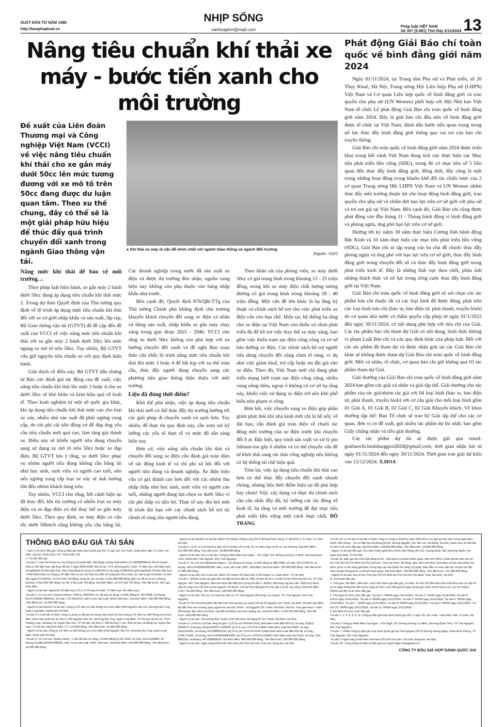XUẤT BẢN TỪ NĂM 1985
http://baophapluat.vn
NHỊP SỐNG
vanhoaplvn@mail.com
Pháp luật VIỆT NAM
Số 307 (9.481) Thứ Bảy 2/11/2024 13
Nâng tiêu chuẩn khí thải xe máy - bước tiến xanh cho môi trường
Đề xuất của Liên đoàn Thương mại và Công nghiệp Việt Nam (VCCI) về việc nâng tiêu chuẩn khí thải cho xe gắn máy dưới 50cc lên mức tương đương với xe mô tô trên 50cc đang được dư luận quan tâm. Theo xu thế chung, đây có thể sẽ là một giải pháp hữu hiệu để thúc đẩy quá trình chuyển đổi xanh trong ngành Giao thông vận tải.
● Khí thải xe máy là vấn đề nhức nhối với ngành Giao thông và ngành Môi trường.
(Nguồn: VGP)
Nâng mức khí thải để bảo vệ môi trường…
Theo pháp luật hiện hành, xe gắn máy 2 bánh dưới 50cc đang áp dụng tiêu chuẩn khí thải mức 2. Trong dự thảo Quyết định của Thủ tướng quy định về lộ trình áp dụng mức tiêu chuẩn khí thải đối với xe cơ giới nhập khẩu và sản xuất, lắp ráp, Bộ Giao thông vận tải (GTVT) đã đề cập đến đề xuất của VCCI về việc nâng mức tiêu chuẩn khí thải với xe gắn máy 2 bánh dưới 50cc lên mức ngang xe mô tô trên 50cc. Tuy nhiên, Bộ GTVT vẫn giữ nguyên tiêu chuẩn so với quy định hiện hành.
Giải thích về điều này, Bộ GTVT dẫn chứng từ Báo cáo đánh giá tác động của đề xuất, việc nâng tiêu chuẩn khí thải lên mức 3 hoặc 4 cho xe dưới 50cc sẽ khó khăn và kém hiệu quả về kinh tế. Theo kinh nghiệm từ một số quốc gia khác, khi áp dụng tiêu chuẩn khí thải mức cao cho loại xe này, nhiều nhà sản xuất đã phải ngừng cung cấp, do chi phí cải tiến động cơ để đáp ứng yêu cầu tiêu chuẩn mới quá cao, làm tăng giá thành xe. Điều này sẽ khiến người tiêu dùng chuyển sang sử dụng xe mô tô trên 50cc hoặc xe đạp điện. Bộ GTVT lưu ý rằng, xe dưới 50cc phục vụ nhóm người tiêu dùng không cần bằng lái như học sinh, sinh viên và người cao tuổi, nên nếu ngừng cung cấp loại xe này sẽ ảnh hưởng lớn đến nhóm khách hàng trên.
Tuy nhiên, VCCI cho rằng, bối cảnh hiện tại đã thay đổi, khi thị trường có nhiều loại xe máy điện và xe đạp điện có thể thay thế xe gắn máy dưới 50cc. Theo quy định, xe máy điện có vận tốc dưới 50km/h cũng không yêu cầu bằng lái. Các doanh nghiệp trong nước đã sản xuất xe điện và được thị trường đón nhận, nguồn cung hiện nay không còn phụ thuộc vào hàng nhập khẩu như trước.
Bên cạnh đó, Quyết định 876/QĐ-TTg của Thủ tướng Chính phủ khẳng định chủ trương khuyến khích chuyển đổi sang xe điện cá nhân và dừng sản xuất, nhập khẩu xe gắn máy chạy xăng trong giai đoạn 2025 - 2040. VCCI cho rằng xe dưới 50cc không còn phù hợp với xu hướng chuyển đổi xanh và đề nghị Ban soạn thảo cân nhắc lộ trình nâng mức tiêu chuẩn khí thải lên mức 3 hoặc 4 để bắt kịp với xu thế toàn cầu, thúc đẩy người dùng chuyển sang các phương tiện giao thông thân thiện với môi trường.
Liệu đã đúng thời điểm?
Khó thể phủ nhận, việc áp dụng tiêu chuẩn khí thải mới có thể thúc đẩy thị trường hướng tới các giải pháp di chuyển xanh và sạch hơn. Tuy nhiên, để thực thi quy định này, cần xem xét kỹ lưỡng các yếu tố thực tế và mức độ sẵn sàng hiện nay.
Đơn cử, việc nâng tiêu chuẩn khí thải và chuyển đổi sang xe điện cần đánh giá toàn diện về tác động kinh tế và chi phí xã hội đối với người tiêu dùng và doanh nghiệp. Xe điện hiện vẫn có giá thành cao hơn đối với các nhóm thu nhập thấp như học sinh, sinh viên và người cao tuổi, những người đang lựa chọn xe dưới 50cc vì chi phí thấp và tiện lợi. Thực tế này đòi hỏi một lộ trình dài hạn với các chính sách hỗ trợ tài chính rõ ràng cho người tiêu dùng.
Theo khảo sát của phóng viên, xe máy dưới 50cc có giá trung bình trong khoảng 15 - 25 triệu đồng, trong khi xe máy điện chất lượng tương đương có giá trung bình trong khoảng 18 - 40 triệu đồng. Một vấn đề lớn khác là hạ tầng kỹ thuật và chính sách hỗ trợ cho việc phát triển xe điện vẫn còn hạn chế. Hiện tại, hệ thống hạ tầng cho xe điện tại Việt Nam còn thiếu và chưa phát triển đủ để hỗ trợ việc thay thế xe máy xăng, bao gồm việc thiếu trạm sạc điện công cộng và cơ sở bảo dưỡng xe điện. Các chính sách hỗ trợ người tiêu dùng chuyển đổi cũng chưa rõ ràng, ví dụ như việc giảm thuế, trợ cấp hoặc ưu đãi giá cho xe điện. Theo đó, Việt Nam mới chỉ đang phát triển mạng lưới trạm sạc điện công cộng, nhiều vùng nông thôn, ngoại ô không có cơ sở hạ tầng này, khiến việc sử dụng xe điện trở nên khó phổ biến trên phạm vi rộng.
Hơn hết, việc chuyển sang xe điện góp phần giảm phát thải khí nhà kính mới chỉ là bề nổi; về dài hạn, cần đánh giá toàn diện về chuỗi tác động môi trường của xe điện trước khi chuyển đổi ồ ạt. Đặc biệt, quy trình sản xuất và xử lý pin lithium-ion gây ô nhiễm và có thể chuyển vấn đề từ khói thải sang rác thải công nghiệp nếu không có hệ thống tái chế hiệu quả.
Tóm lại, việc áp dụng tiêu chuẩn khí thải cao hơn có thể thúc đẩy chuyển đổi xanh nhanh chóng, nhưng liệu thời điểm hiện tại đã phù hợp hay chưa? Việc xây dựng và thực thi chính sách cần cân nhắc đầy đủ, kỹ lưỡng các tác động về kinh tế, hạ tầng và môi trường để đạt mục tiêu phát triển bền vững một cách thực chất. ĐỖ TRANG
Phát động Giải Báo chí toàn quốc về bình đẳng giới năm 2024
Ngày 01/11/2024, tại Trung tâm Phụ nữ và Phát triển, số 20 Thụy Khuê, Hà Nội, Trung ương Hội Liên hiệp Phụ nữ (LHPN) Việt Nam và Cơ quan Liên hợp quốc về bình đẳng giới và trao quyền cho phụ nữ (UN Women) phối hợp với Hội Nhà báo Việt Nam tổ chức Lễ phát động Giải Báo chí toàn quốc về bình đẳng giới năm 2024. Đây là giải báo chí đầu tiên về bình đẳng giới được tổ chức tại Việt Nam, đánh dấu bước tiến quan trọng trong nỗ lực thúc đẩy bình đẳng giới thông qua vai trò của báo chí truyền thông.
Giải Báo chí toàn quốc về bình đẳng giới năm 2024 được triển khai trong bối cảnh Việt Nam đang tích cực thực hiện các Mục tiêu phát triển bền vững (SDG), trong đó có mục tiêu số 5 liên quan đến thúc đẩy bình đẳng giới, đồng thời, đây cũng là một trong những hoạt động trong khuôn khổ đối tác chiến lược của 2 cơ quan Trung ương Hội LHPN Việt Nam và UN Women nhằm thúc đẩy môi trường thuận lợi cho hoạt động bình đẳng giới, trao quyền cho phụ nữ và chấm dứt bạo lực trên cơ sở giới với phụ nữ và trẻ em gái tại Việt Nam. Bên cạnh đó, Giải Báo chí cũng được phát động vào đầu tháng 11 - Tháng hành động vì bình đẳng giới và phòng ngừa, ứng phó bạo lực trên cơ sở giới.
Hướng tới kỷ niệm 30 năm thực hiện Cương lĩnh hành động Bắc Kinh và 10 năm thực hiện các mục tiêu phát triển bền vững (SDG), Giải Báo chí sẽ tập trung vào ba chủ đề chính: thúc đẩy phòng ngừa và ứng phó với bạo lực trên cơ sở giới, thúc đẩy bình đẳng giới trong chuyển đổi số và thúc đẩy bình đẳng giới trong phát triển kinh tế. Đây là những lĩnh vực then chốt, phản ánh những thách thức và nỗ lực trong công cuộc thúc đẩy bình đẳng giới tại Việt Nam.
Giải Báo chí toàn quốc về bình đẳng giới sẽ xét chọn các tác phẩm báo chí thuộc tất cả các loại hình đã được đăng, phát trên các loại hình báo chí (báo in, báo điện tử, phát thanh, truyền hình) do cơ quan nhà nước có thẩm quyền cấp phép từ ngày 01/1/2022 đến ngày 30/11/2024, có nội dung phù hợp với tiêu chí của Giải. Các tác phẩm báo chí tham dự Giải có nội dung, hình thức không vi phạm Luật Báo chí và các quy định khác của pháp luật. Đối với các tác phẩm đã tham dự và được nhận giải tại các Giải Báo chí khác sẽ không được tham dự Giải Báo chí toàn quốc về bình đẳng giới. Mỗi cá nhân, tổ chức, cơ quan báo chí gửi không quá 03 tác phẩm tham dự Giải.
Giải thưởng của Giải Báo chí toàn quốc về bình đẳng giới năm 2024 bao gồm các giải cá nhân và giải tập thể. Giải thưởng cho tác phẩm của tác giả/nhóm tác giả với 04 loại hình (báo in, báo điện tử, phát thanh, truyền hình) với cơ cấu giải cho mỗi loại hình gồm 01 Giải A, 01 Giải B, 02 Giải C, 02 Giải Khuyến khích. Về khen thưởng tập thể: Ban Tổ chức sẽ trao 02 Giải tập thể cho các cơ quan, đơn vị có đề xuất, gửi nhiều tác phẩm dự thi nhất: bao gồm Giấy chứng nhận và tiền giải thưởng.
Các tác phẩm dự thi sẽ được gửi qua email: giaibaochi.binhdanggioi2024@gmail.com, thời gian nhận bài từ ngày 01/11/2024 đến ngày 30/11/2024. Thời gian trao giải dự kiến vào 15/12/2024. X.HOA
THÔNG BÁO ĐẤU GIÁ TÀI SẢN
I. Đơn vị tổ chức đấu giá: Công ty Đấu giá Hợp danh Quốc gia (Số 71 ngõ 125 Tân Xuân, Xuân Đỉnh, Bắc Từ Liêm, Hà Nội). Liên hệ: 0243.2121.723 - 0916.428.728.
II. Tài sản đấu giá:
Tài sản 1: Toàn bộ khoản nợ của Công ty Cổ phần Bắc Việt (Giấy chứng nhận ĐKKD số 1303000068 do Sở Kế hoạch Đầu tư tỉnh Bắc Kạn cấp thay đổi lần 2 ngày 08/01/2009, địa chỉ tại: Tổ 9, phường Đức Xuân, TP Bắc Kạn, tỉnh Bắc Kạn) tại Agribank CN tỉnh Bắc Kạn, theo Hợp đồng tín dụng số 1482/HDTD ký ngày 25/08/2011 giữa Agribank CN tỉnh Bắc Kạn –PGD Minh Khai và Công ty CP Bắc Việt và các văn bản sửa đổi, bổ sung kèm theo (nếu có). Giá trị ghi sổ khoản nợ tính đến ngày 07/10/2024: 15.679.143.750 đồng, trong đó: Dư nợ gốc: 9.342.000.000 đồng, gồm nợ đã xử lý rủi ro thông thường: 9.342.000.000 đồng; Nợ lãi: 6.355.143.750 đồng. Giá khởi điểm: 15.679.143.750 đồng. Tiền đặt trước: 20% giá khởi điểm.
- Người có tài sản: Agribank CN Bắc Kạn (Tổ 5, P. Phùng Chí Kiên, TP Bắc Kạn, tỉnh Bắc Kạn).
Tài sản 2: Xe ô tô con Toyota Fortuner TGN51L-NKPSKU cũ, đã qua sử dụng, có biển đăng ký: 30Y-8648, số khung: RL4YX59G8A-9005022, số máy: 2TR-6923479, năm/ nước sản xuất: 2010/ Việt Nam. Giá khởi điểm: 220.000.000 đồng. Tiền đặt trước: 44.000.000 đồng.
- Người có tài sản/Nơi có tài sản: Công ty CP dịch vụ viễn thông và in bưu điện (564 Nguyễn Văn Cừ, phường Gia Thụy, quận Long Biên, thành phố Hà Nội).
Tài sản 3: Lô tài sản cố định, công cụ dụng cụ đã qua sử dụng, bán thanh lý của Công ty CP dịch vụ viễn thông và in bưu điện, được bảo quản tại: (i) Khu A: 564 Nguyễn Văn Cừ, phường Gia Thụy, quận Long Biên, TP Hà Nội; (ii) Khu B, Thôn Hoàng Long, xã Đặng Xá, huyện Gia Lâm, TP Hà Nội; (iii) Khu C, 333 đường Ỷ Lan, thôn An Đà, xã Đặng Xá, huyện Gia Lâm, TP Hà Nội. Giá khởi điểm: 277.176.000 đồng. Tiền đặt trước: 55.000.000 đồng.
- Người có tài sản: Công ty CP dịch vụ viễn thông và in bưu điện (564 Nguyễn Văn Cừ, phường Gia Thụy, quận Long Biên, thành phố Hà Nội).
Tài sản 4: Xe ô tô con Toyota Camry – 2.4G đã qua sử dụng, có biển đăng ký 31F-3116, số máy: 2AZ-E195883, số khung: RL4BE42K8A6-008265, năm, nước sản xuất: 2010, Việt Nam. Giá khởi điểm: 250.000.000 đồng. Tiền đặt trước: 50.000.000 đồng.
- Người có tài sản/Nơi có tài sản: BIDV Chi nhánh Thăng Long (Số 3 đường Phạm Hùng, P. Mỹ Đình 2, Q. Nam Từ Liêm, Hà Nội).
Tài sản 5: Lô 07 xe ô tô thanh lý gồm 02 xe khách, 03 xe tải, 01 xe chữa cháy và 01 xe cứu thương. Giá khởi điểm: 254.000.000 đồng. Tiền đặt trước: 50.800.000 đồng.
- Người có tài sản/ Nơi có tài sản: Công ty Nhiệt điện Cao Ngạn - TKV (Ngõ 719, đường Dương Tự Minh, phường Quan Triều, thành phố Thái Nguyên, tỉnh Thái Nguyên).
Tài sản 6: Xe ô tô con Mitsubishi Pajero – GL đã qua sử dụng, có biển đăng ký 30K-6989, số máy: 6G72TK5079, số khung: JMYLNV93W8J000289, năm, nước sản xuất: 2007, Nhật Bản. Giá khởi điểm: 135.300.000 đồng. Tiền đặt trước: 27.000.000 đồng.
- Người có tài sản/ Nơi có tài sản: BIDV Chi nhánh Sở Giao dịch 3 (20 Hàng Tre, Hoàn Kiếm, TP Hà Nội).
Tài sản 7: QSDĐ và tài sản gắn liền với đất tại thửa đất số 1389, tờ bản đồ số 4, có địa chỉ tại: Phường Phú Xá, TP Thái Nguyên, tỉnh Thái Nguyên, diện tích thửa đất 838,5m2 (trong đó đất ở: 400m2, đất trồng cây lâu năm: 438,5m2) được cấp cho ông Liêu Chí Anh và bà Nguyễn Thị Muôn. Tài sản trên đất gồm 02 nhà cấp 4 và 01 cây trồng. Giá khởi điểm: 4.247.755.020 đồng. Tiền đặt trước: 420.000.000 đồng.
- Người có tài sản: Chi cục Thi hành án dân sự TP Thái Nguyên (Phường Túc Duyên, TP Thái Nguyên, tỉnh Thái Nguyên).
Tài sản 8: Cho thuê Địa điểm lắp đặt màn hình quảng cáo ngoài trời tại 43 Nguyễn Chí Thanh, Ba Đình, Hà Nội. Địa điểm lắp đặt: Khu vực trường quay ngoài trời của Đài THVN – 43 Nguyễn Chí Thanh, Ba Đình, Hà Nội. Thời gian thuê: 5 năm (60 tháng). Mục đích cho thuê: Lắp đặt hệ thống màn hình quảng cáo. Giá khởi điểm: 4.534.610.000 đồng. Tiền đặt trước: 450.000.000 đồng.
- Người có tài sản: Văn phòng Đài Truyền hình Việt Nam (43 Nguyễn Chí Thanh, Ba Đình, Hà Nội).
Tài sản 9: Lô 04 xe ô tô bán riêng lẻ gồm: (i) Ô tô con HONDA CIVIC biển kiểm soát 30G-616.52, số máy: K20Z2-2950970, số khung: RLHFD26307Y-100963; (ii) Ô tô con TOYOTA CAMRY biển kiểm soát 31A-6603, số máy: 2AZ1255061, số khung: ACV308002210; (iii) Ô tô con TOYOTA FORTUNER biển kiểm soát 30E-934.98, số máy: 2TR6775563, số khung: RL4YX59G099001686; (iv) Ô tô con TOYOTA CAMRY biển kiểm soát 31A-5562, số máy: 2AZ-0832314, số khung: ACV308000026. Giá khởi điểm: 806.000.000 đồng. Tiền đặt trước: 160.000.000 đồng.
- Người có tài sản: Ngân hàng Phát triển Việt Nam (Số 25A Cát Linh, Cát Linh, Đống Đa, Hà Nội)
Tài sản 10: Lô tài sản là tài sản cố định, công cụ dụng cụ thanh lý năm 2024 được lưu giữ tại Học viện Công nghệ Bưu chính Viễn thông – Cơ sở đào tạo Hà Đông (km10, đường Nguyễn Trãi, Mộ Lao, Hà Đông, Hà Nội). Danh mục chi tiết liên hệ đơn vị tổ chức đấu giá. Giá khởi điểm: 128.083.000 đồng. Tiền đặt trước: 24.000.000 đồng.
- Người có tài sản đấu giá: Học viện Công nghệ Bưu chính viễn thông (Số 122, Hoàng Quốc Việt, phường Nghĩa Tân, quận Cầu Giấy, TP Hà Nội).
Tài sản 11: Đấu giá cho thuê Mặt bằng số 01 - Nhà phục vụ khách thăm quan, diện tích 20m2, thuộc khuôn viên Khu di tích Chủ tịch Hồ Chí Minh tại Phủ Chủ tịch. Thời hạn thuê: 36 tháng. Mục đích cho thuê: Giới thiệu và bán sản phẩm lưu niệm, phục vụ ăn uống giải khát, trưng bày các sản phẩm thủ công mỹ nghệ, biểu diễn ca nhạc dân tộc và bán các đĩa nhạc truyền thống phục vụ khách tham quan. Giá khởi điểm: 756.000.000 đồng. Tiền đặt trước: 151.000.000 đồng.
- Người có tài sản: Khu di tích Chủ tịch Hồ Chí Minh tại Phủ Chủ tịch (01 Bách Thảo, Ba Đình, Hà Nội)
III. Kế hoạch đấu giá:
1. Thời gian, địa điểm, điều kiện, cách thức tham gia đấu giá: Cá nhân, tổ chức đủ điều kiện theo luật định mua và nộp hồ sơ từ ngày thông báo đến trước ngày tổ chức cuộc đấu giá 02 ngày (trong giờ hành chính) tại trụ sở, các chi nhánh, VPĐD của đơn vị tổ chức đấu giá.
2. Thời gian tổ chức cuộc đấu giá: Tài sản 1: 09h00 ngày 13/11/2024; Tài sản 2: 15h00 ngày 14/11/2024; Tài sản 3: 15h15 ngày 14/11/2024; Tài sản 4: 09h00 ngày 15/11/2024; Tài sản 5: 14h30 ngày 15/11/2024; Tài sản 6: 09h30 ngày 13/11/2024; Tài sản 7: 15h00 ngày 21/11/2024; Tài sản 8: 09h00 ngày 21/11/2024; Tài sản 9: 09h30 ngày 22/11/2024; Tài sản 10: 10h00 ngày 19/11/2024; Tài sản 11: 09h30 ngày 25/11/2024.
3. Địa điểm tổ chức cuộc đấu giá:
Tài sản 1, 2, 3, 4, 6, 8, 11: Công ty Đấu giá Hợp danh Quốc gia (Số 71 ngõ 125 Tân Xuân, Xuân Đỉnh, Bắc Từ Liêm, Hà Nội).
Tài sản 5: Công ty Nhiệt điện Cao Ngạn - TKV (Ngõ 719, đường Dương Tự Minh, phường Quan Triều, TP Thái Nguyên, tỉnh Thái Nguyên).
Tài sản 7: VPĐD Công ty Đấu giá Hợp danh Quốc gia tại Thái Nguyên (Số 16 đường Hoàng Ngân, Phan Đình Phùng, TP Thái Nguyên, tỉnh Thái Nguyên).
Tài sản 9: Ngân hàng Phát triển Việt Nam (Số 25A Cát Linh, Cát Linh, Đống Đa, Hà Nội).
Tài sản 10: Trang thông tin điện tử đấu giá trực tuyến https://daugiaviet.vn/
CÔNG TY ĐẤU GIÁ HỢP DANH QUỐC GIA